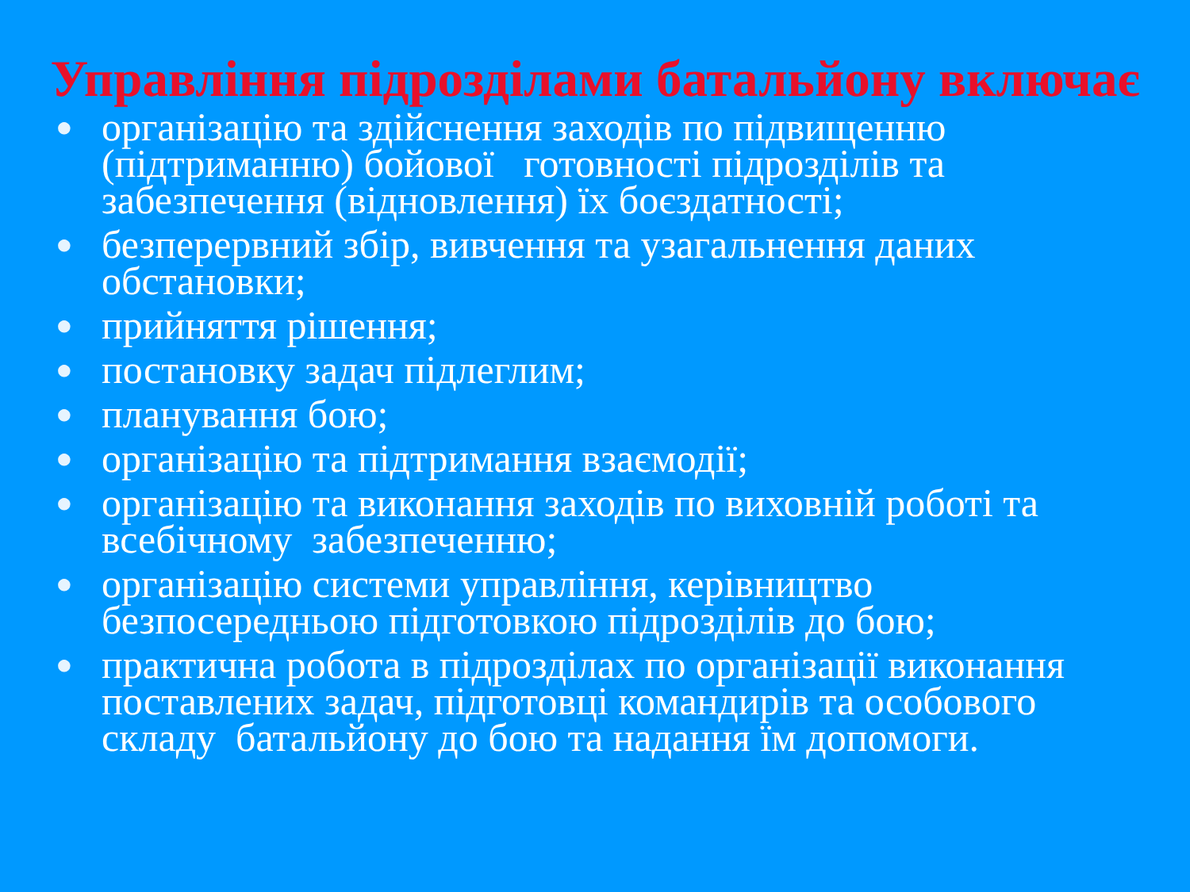Управління підрозділами батальйону включає
● організацію та здійснення заходів по підвищенню (підтриманню) бойової готовності підрозділів та забезпечення (відновлення) їх боєздатності;
● безперервний збір, вивчення та узагальнення даних обстановки;
● прийняття рішення;
● постановку задач підлеглим;
● планування бою;
● організацію та підтримання взаємодії;
● організацію та виконання заходів по виховній роботі та всебічному забезпеченню;
● організацію системи управління, керівництво безпосередньою підготовкою підрозділів до бою;
● практична робота в підрозділах по організації виконання поставлених задач, підготовці командирів та особового складу батальйону до бою та надання їм допомоги.